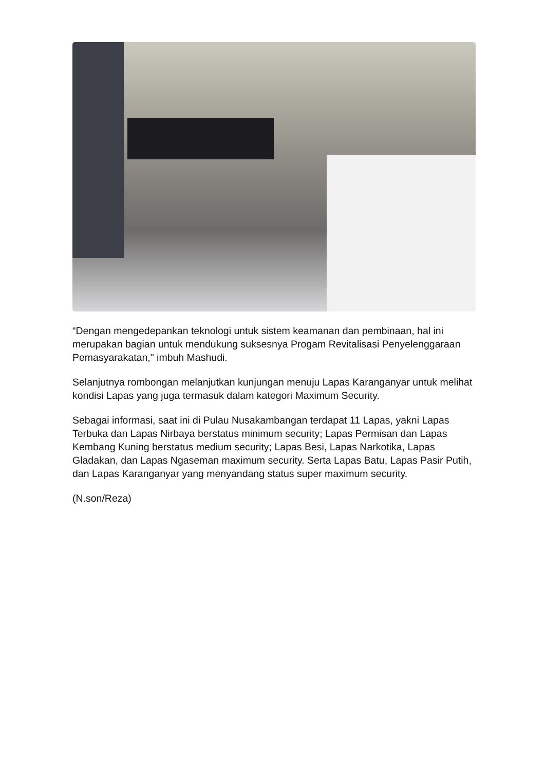“Dengan mengedepankan teknologi untuk sistem keamanan dan pembinaan, hal ini merupakan bagian untuk mendukung suksesnya Progam Revitalisasi Penyelenggaraan Pemasyarakatan," imbuh Mashudi.
Selanjutnya rombongan melanjutkan kunjungan menuju Lapas Karanganyar untuk melihat kondisi Lapas yang juga termasuk dalam kategori Maximum Security.
Sebagai informasi, saat ini di Pulau Nusakambangan terdapat 11 Lapas, yakni Lapas Terbuka dan Lapas Nirbaya berstatus minimum security; Lapas Permisan dan Lapas Kembang Kuning berstatus medium security; Lapas Besi, Lapas Narkotika, Lapas Gladakan, dan Lapas Ngaseman maximum security. Serta Lapas Batu, Lapas Pasir Putih, dan Lapas Karanganyar yang menyandang status super maximum security.
(N.son/Reza)